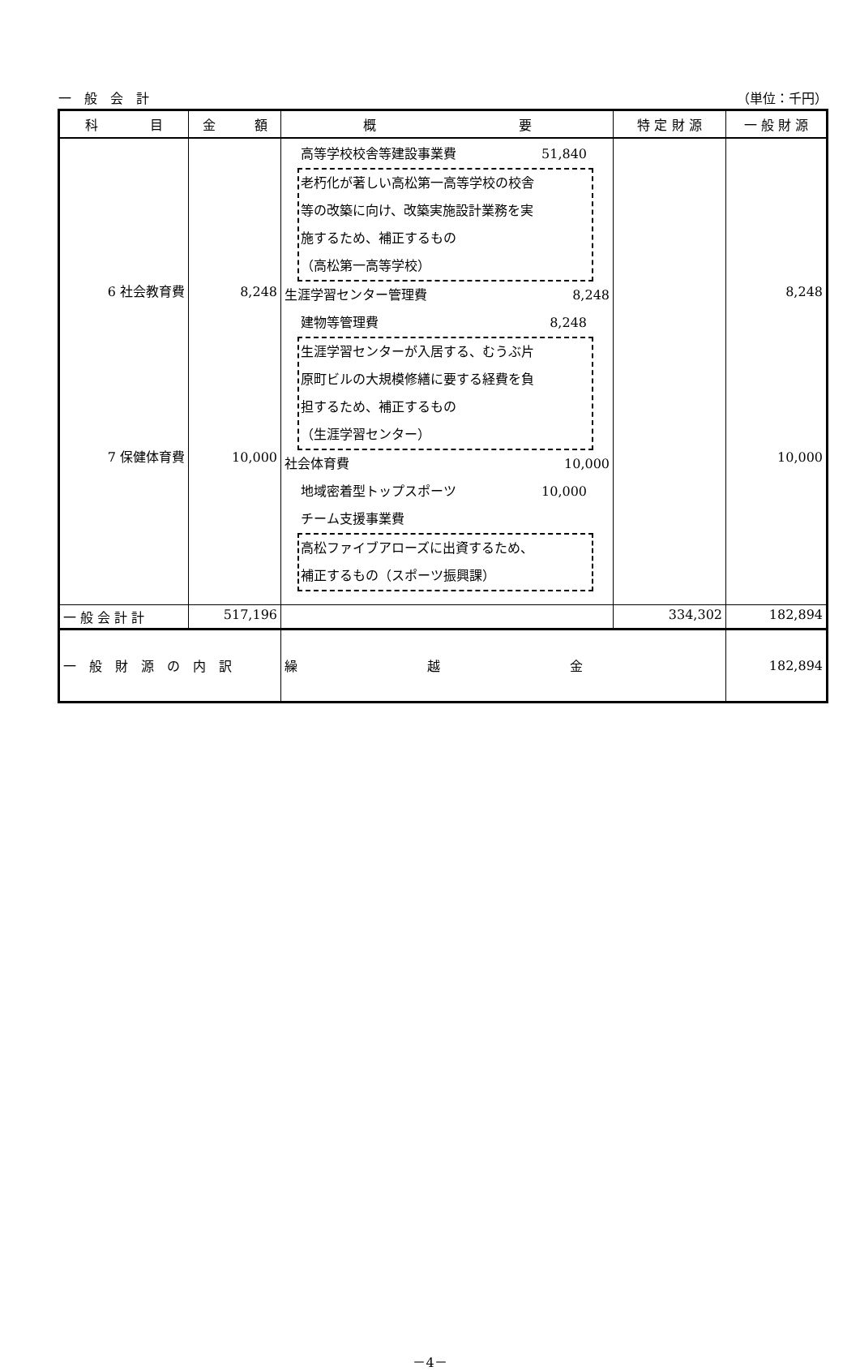一　般　会　計 （単位：千円）
| 科 目 | 金 額 | 概 要 | 特 定 財 源 | 一 般 財 源 |
| --- | --- | --- | --- | --- |
| 6 社会教育費 7 保健体育費 | 8,248 10,000 | 高等学校校舎等建設事業費 51,840 老朽化が著しい高松第一高等学校の校舎 等の改築に向け、改築実施設計業務を実 施するため、補正するもの （高松第一高等学校） 生涯学習センター管理費 8,248 建物等管理費 8,248 生涯学習センターが入居する、むうぶ片 原町ビルの大規模修繕に要する経費を負 担するため、補正するもの （生涯学習センター） 社会体育費 10,000 地域密着型トップスポーツ 10,000 チーム支援事業費 高松ファイブアローズに出資するため、 補正するもの（スポーツ振興課） | | 8,248 10,000 |
| 一 般 会 計 計 | 517,196 | | 334,302 | 182,894 |
| 一 般 財 源 の 内 訳 | | 繰 越 金 | | 182,894 |
－4－